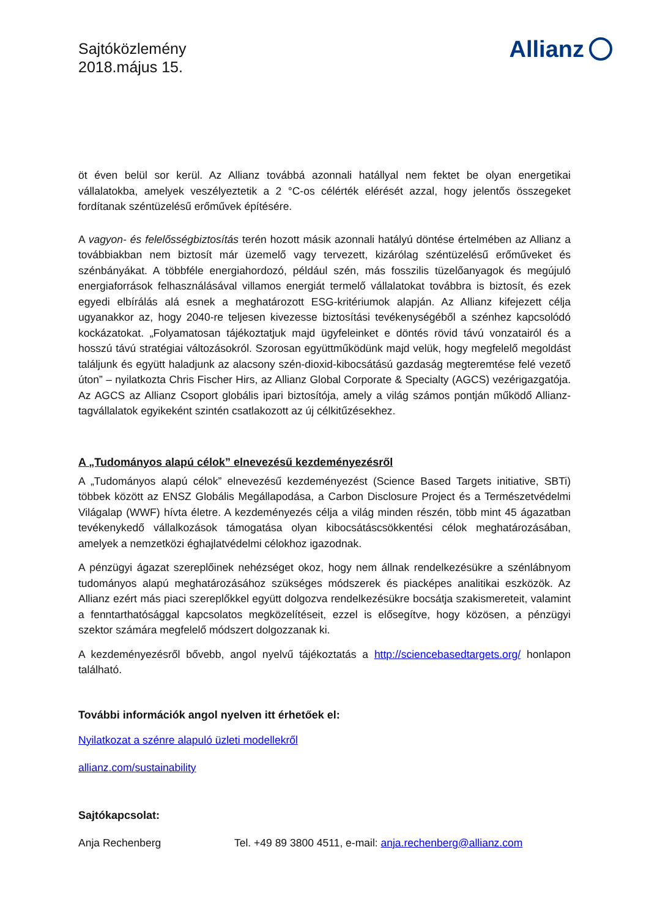Sajtóközlemény
2018.május 15.
Allianz
öt éven belül sor kerül. Az Allianz továbbá azonnali hatállyal nem fektet be olyan energetikai vállalatokba, amelyek veszélyeztetik a 2 °C-os célérték elérését azzal, hogy jelentős összegeket fordítanak széntüzelésű erőművek építésére.
A vagyon- és felelősségbiztosítás terén hozott másik azonnali hatályú döntése értelmében az Allianz a továbbiakban nem biztosít már üzemelő vagy tervezett, kizárólag széntüzelésű erőműveket és szénbányákat. A többféle energiahordozó, például szén, más fosszilis tüzelőanyagok és megújuló energiaforrások felhasználásával villamos energiát termelő vállalatokat továbbra is biztosít, és ezek egyedi elbírálás alá esnek a meghatározott ESG-kritériumok alapján. Az Allianz kifejezett célja ugyanakkor az, hogy 2040-re teljesen kivezesse biztosítási tevékenységéből a szénhez kapcsolódó kockázatokat. „Folyamatosan tájékoztatjuk majd ügyfeleinket e döntés rövid távú vonzatairól és a hosszú távú stratégiai változásokról. Szorosan együttműködünk majd velük, hogy megfelelő megoldást találjunk és együtt haladjunk az alacsony szén-dioxid-kibocsátású gazdaság megteremtése felé vezető úton” – nyilatkozta Chris Fischer Hirs, az Allianz Global Corporate & Specialty (AGCS) vezérigazgatója. Az AGCS az Allianz Csoport globális ipari biztosítója, amely a világ számos pontján működő Allianz-tagvállalatok egyikeként szintén csatlakozott az új célkitűzésekhez.
A „Tudományos alapú célok” elnevezésű kezdeményezésről
A „Tudományos alapú célok” elnevezésű kezdeményezést (Science Based Targets initiative, SBTi) többek között az ENSZ Globális Megállapodása, a Carbon Disclosure Project és a Természetvédelmi Világalap (WWF) hívta életre. A kezdeményezés célja a világ minden részén, több mint 45 ágazatban tevékenykedő vállalkozások támogatása olyan kibocsátáscsökkentési célok meghatározásában, amelyek a nemzetközi éghajlatvédelmi célokhoz igazodnak.
A pénzügyi ágazat szereplőinek nehézséget okoz, hogy nem állnak rendelkezésükre a szénlábnyom tudományos alapú meghatározásához szükséges módszerek és piacképes analitikai eszközök. Az Allianz ezért más piaci szereplőkkel együtt dolgozva rendelkezésükre bocsátja szakismereteit, valamint a fenntarthatósággal kapcsolatos megközelítéseit, ezzel is elősegítve, hogy közösen, a pénzügyi szektor számára megfelelő módszert dolgozzanak ki.
A kezdeményezésről bővebb, angol nyelvű tájékoztatás a http://sciencebasedtargets.org/ honlapon található.
További információk angol nyelven itt érhetőek el:
Nyilatkozat a szénre alapuló üzleti modellekről
allianz.com/sustainability
Sajtókapcsolat:
Anja Rechenberg Tel. +49 89 3800 4511, e-mail: anja.rechenberg@allianz.com